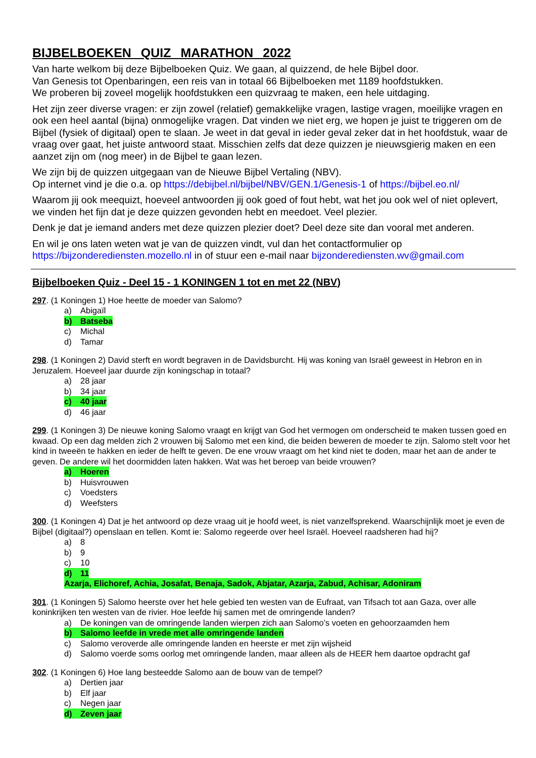BIJBELBOEKEN QUIZ MARATHON 2022
Van harte welkom bij deze Bijbelboeken Quiz. We gaan, al quizzend, de hele Bijbel door.
Van Genesis tot Openbaringen, een reis van in totaal 66 Bijbelboeken met 1189 hoofdstukken.
We proberen bij zoveel mogelijk hoofdstukken een quizvraag te maken, een hele uitdaging.
Het zijn zeer diverse vragen: er zijn zowel (relatief) gemakkelijke vragen, lastige vragen, moeilijke vragen en ook een heel aantal (bijna) onmogelijke vragen. Dat vinden we niet erg, we hopen je juist te triggeren om de Bijbel (fysiek of digitaal) open te slaan. Je weet in dat geval in ieder geval zeker dat in het hoofdstuk, waar de vraag over gaat, het juiste antwoord staat. Misschien zelfs dat deze quizzen je nieuwsgierig maken en een aanzet zijn om (nog meer) in de Bijbel te gaan lezen.
We zijn bij de quizzen uitgegaan van de Nieuwe Bijbel Vertaling (NBV).
Op internet vind je die o.a. op https://debijbel.nl/bijbel/NBV/GEN.1/Genesis-1 of https://bijbel.eo.nl/
Waarom jij ook meequizt, hoeveel antwoorden jij ook goed of fout hebt, wat het jou ook wel of niet oplevert, we vinden het fijn dat je deze quizzen gevonden hebt en meedoet. Veel plezier.
Denk je dat je iemand anders met deze quizzen plezier doet? Deel deze site dan vooral met anderen.
En wil je ons laten weten wat je van de quizzen vindt, vul dan het contactformulier op
https://bijzonderediensten.mozello.nl in of stuur een e-mail naar bijzonderediensten.wv@gmail.com
Bijbelboeken Quiz - Deel 15 - 1 KONINGEN 1 tot en met 22 (NBV)
297. (1 Koningen 1) Hoe heette de moeder van Salomo?
a) Abigaïl
b) Batseba
c) Michal
d) Tamar
298. (1 Koningen 2) David sterft en wordt begraven in de Davidsburcht. Hij was koning van Israël geweest in Hebron en in Jeruzalem. Hoeveel jaar duurde zijn koningschap in totaal?
a) 28 jaar
b) 34 jaar
c) 40 jaar
d) 46 jaar
299. (1 Koningen 3) De nieuwe koning Salomo vraagt en krijgt van God het vermogen om onderscheid te maken tussen goed en kwaad. Op een dag melden zich 2 vrouwen bij Salomo met een kind, die beiden beweren de moeder te zijn. Salomo stelt voor het kind in tweeën te hakken en ieder de helft te geven. De ene vrouw vraagt om het kind niet te doden, maar het aan de ander te geven. De andere wil het doormidden laten hakken. Wat was het beroep van beide vrouwen?
a) Hoeren
b) Huisvrouwen
c) Voedsters
d) Weefsters
300. (1 Koningen 4) Dat je het antwoord op deze vraag uit je hoofd weet, is niet vanzelfsprekend. Waarschijnlijk moet je even de Bijbel (digitaal?) openslaan en tellen. Komt ie: Salomo regeerde over heel Israël. Hoeveel raadsheren had hij?
a) 8
b) 9
c) 10
d) 11
Azarja, Elichoref, Achia, Josafat, Benaja, Sadok, Abjatar, Azarja, Zabud, Achisar, Adoniram
301. (1 Koningen 5) Salomo heerste over het hele gebied ten westen van de Eufraat, van Tifsach tot aan Gaza, over alle koninkrijken ten westen van de rivier. Hoe leefde hij samen met de omringende landen?
a) De koningen van de omringende landen wierpen zich aan Salomo’s voeten en gehoorzaamden hem
b) Salomo leefde in vrede met alle omringende landen
c) Salomo veroverde alle omringende landen en heerste er met zijn wijsheid
d) Salomo voerde soms oorlog met omringende landen, maar alleen als de HEER hem daartoe opdracht gaf
302. (1 Koningen 6) Hoe lang besteedde Salomo aan de bouw van de tempel?
a) Dertien jaar
b) Elf jaar
c) Negen jaar
d) Zeven jaar